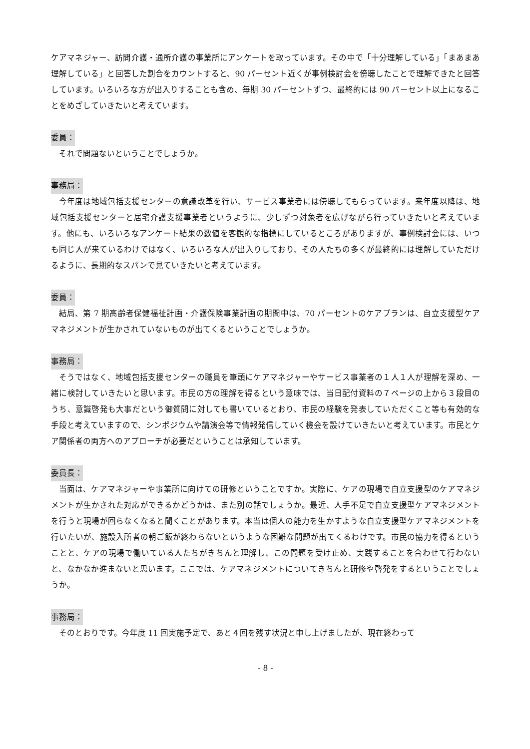ケアマネジャー、訪問介護・通所介護の事業所にアンケートを取っています。その中で「十分理解している」「まあまあ理解している」と回答した割合をカウントすると、90 パーセント近くが事例検討会を傍聴したことで理解できたと回答しています。いろいろな方が出入りすることも含め、毎期 30 パーセントずつ、最終的には 90 パーセント以上になることをめざしていきたいと考えています。
委員：
それで問題ないということでしょうか。
事務局：
今年度は地域包括支援センターの意識改革を行い、サービス事業者には傍聴してもらっています。来年度以降は、地域包括支援センターと居宅介護支援事業者というように、少しずつ対象者を広げながら行っていきたいと考えています。他にも、いろいろなアンケート結果の数値を客観的な指標にしているところがありますが、事例検討会には、いつも同じ人が来ているわけではなく、いろいろな人が出入りしており、その人たちの多くが最終的には理解していただけるように、長期的なスパンで見ていきたいと考えています。
委員：
結局、第 7 期高齢者保健福祉計画・介護保険事業計画の期間中は、70 パーセントのケアプランは、自立支援型ケアマネジメントが生かされていないものが出てくるということでしょうか。
事務局：
そうではなく、地域包括支援センターの職員を筆頭にケアマネジャーやサービス事業者の１人１人が理解を深め、一緒に検討していきたいと思います。市民の方の理解を得るという意味では、当日配付資料の７ページの上から３段目のうち、意識啓発も大事だという御質問に対しても書いているとおり、市民の経験を発表していただくこと等も有効的な手段と考えていますので、シンポジウムや講演会等で情報発信していく機会を設けていきたいと考えています。市民とケア関係者の両方へのアプローチが必要だということは承知しています。
委員長：
当面は、ケアマネジャーや事業所に向けての研修ということですか。実際に、ケアの現場で自立支援型のケアマネジメントが生かされた対応ができるかどうかは、また別の話でしょうか。最近、人手不足で自立支援型ケアマネジメントを行うと現場が回らなくなると聞くことがあります。本当は個人の能力を生かすような自立支援型ケアマネジメントを行いたいが、施設入所者の朝ご飯が終わらないというような困難な問題が出てくるわけです。市民の協力を得るということと、ケアの現場で働いている人たちがきちんと理解し、この問題を受け止め、実践することを合わせて行わないと、なかなか進まないと思います。ここでは、ケアマネジメントについてきちんと研修や啓発をするということでしょうか。
事務局：
そのとおりです。今年度 11 回実施予定で、あと４回を残す状況と申し上げましたが、現在終わって
- 8 -